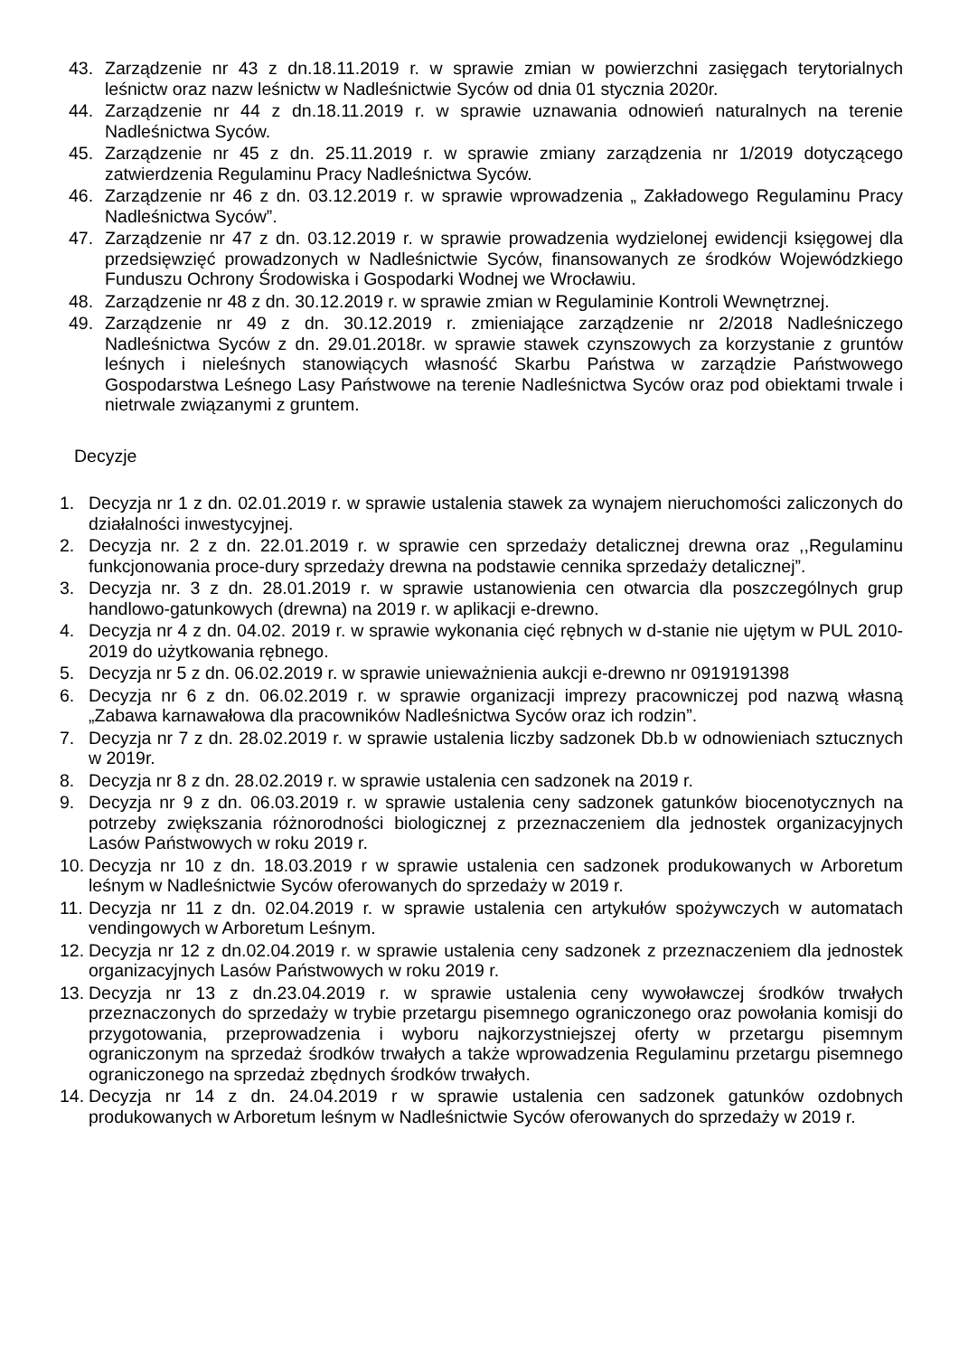43. Zarządzenie nr 43 z dn.18.11.2019 r. w sprawie zmian w powierzchni zasięgach terytorialnych leśnictw oraz nazw leśnictw w Nadleśnictwie Syców od dnia 01 stycznia 2020r.
44. Zarządzenie nr 44 z dn.18.11.2019 r. w sprawie uznawania odnowień naturalnych na terenie Nadleśnictwa Syców.
45. Zarządzenie nr 45 z dn. 25.11.2019 r. w sprawie zmiany zarządzenia nr 1/2019 dotyczącego zatwierdzenia Regulaminu Pracy Nadleśnictwa Syców.
46. Zarządzenie nr 46 z dn. 03.12.2019 r. w sprawie wprowadzenia „ Zakładowego Regulaminu Pracy Nadleśnictwa Syców”.
47. Zarządzenie nr 47 z dn. 03.12.2019 r. w sprawie prowadzenia wydzielonej ewidencji księgowej dla przedsięwzięć prowadzonych w Nadleśnictwie Syców, finansowanych ze środków Wojewódzkiego Funduszu Ochrony Środowiska i Gospodarki Wodnej we Wrocławiu.
48. Zarządzenie nr 48 z dn. 30.12.2019 r. w sprawie zmian w Regulaminie Kontroli Wewnętrznej.
49. Zarządzenie nr 49 z dn. 30.12.2019 r. zmieniające zarządzenie nr 2/2018 Nadleśniczego Nadleśnictwa Syców z dn. 29.01.2018r. w sprawie stawek czynszowych za korzystanie z gruntów leśnych i nieleśnych stanowiących własność Skarbu Państwa w zarządzie Państwowego Gospodarstwa Leśnego Lasy Państwowe na terenie Nadleśnictwa Syców oraz pod obiektami trwale i nietrwale związanymi z gruntem.
Decyzje
1. Decyzja nr 1 z dn. 02.01.2019 r. w sprawie ustalenia stawek za wynajem nieruchomości zaliczonych do działalności inwestycyjnej.
2. Decyzja nr. 2 z dn. 22.01.2019 r. w sprawie cen sprzedaży detalicznej drewna oraz ,,Regulaminu funkcjonowania proce-dury sprzedaży drewna na podstawie cennika sprzedaży detalicznej”.
3. Decyzja nr. 3 z dn. 28.01.2019 r. w sprawie ustanowienia cen otwarcia dla poszczególnych grup handlowo-gatunkowych (drewna) na 2019 r. w aplikacji e-drewno.
4. Decyzja nr 4 z dn. 04.02. 2019 r. w sprawie wykonania cięć rębnych w d-stanie nie ujętym w PUL 2010-2019 do użytkowania rębnego.
5. Decyzja nr 5 z dn. 06.02.2019 r. w sprawie unieważnienia aukcji e-drewno nr 0919191398
6. Decyzja nr 6 z dn. 06.02.2019 r. w sprawie organizacji imprezy pracowniczej pod nazwą własną „Zabawa karnawałowa dla pracowników Nadleśnictwa Syców oraz ich rodzin”.
7. Decyzja nr 7 z dn. 28.02.2019 r. w sprawie ustalenia liczby sadzonek Db.b w odnowieniach sztucznych w 2019r.
8. Decyzja nr 8 z dn. 28.02.2019 r. w sprawie ustalenia cen sadzonek na 2019 r.
9. Decyzja nr 9 z dn. 06.03.2019 r. w sprawie ustalenia ceny sadzonek gatunków biocenotycznych na potrzeby zwiększania różnorodności biologicznej z przeznaczeniem dla jednostek organizacyjnych Lasów Państwowych w roku 2019 r.
10. Decyzja nr 10 z dn. 18.03.2019 r w sprawie ustalenia cen sadzonek produkowanych w Arboretum leśnym w Nadleśnictwie Syców oferowanych do sprzedaży w 2019 r.
11. Decyzja nr 11 z dn. 02.04.2019 r. w sprawie ustalenia cen artykułów spożywczych w automatach vendingowych w Arboretum Leśnym.
12. Decyzja nr 12 z dn.02.04.2019 r. w sprawie ustalenia ceny sadzonek z przeznaczeniem dla jednostek organizacyjnych Lasów Państwowych w roku 2019 r.
13. Decyzja nr 13 z dn.23.04.2019 r. w sprawie ustalenia ceny wywoławczej środków trwałych przeznaczonych do sprzedaży w trybie przetargu pisemnego ograniczonego oraz powołania komisji do przygotowania, przeprowadzenia i wyboru najkorzystniejszej oferty w przetargu pisemnym ograniczonym na sprzedaż środków trwałych a także wprowadzenia Regulaminu przetargu pisemnego ograniczonego na sprzedaż zbędnych środków trwałych.
14. Decyzja nr 14 z dn. 24.04.2019 r w sprawie ustalenia cen sadzonek gatunków ozdobnych produkowanych w Arboretum leśnym w Nadleśnictwie Syców oferowanych do sprzedaży w 2019 r.